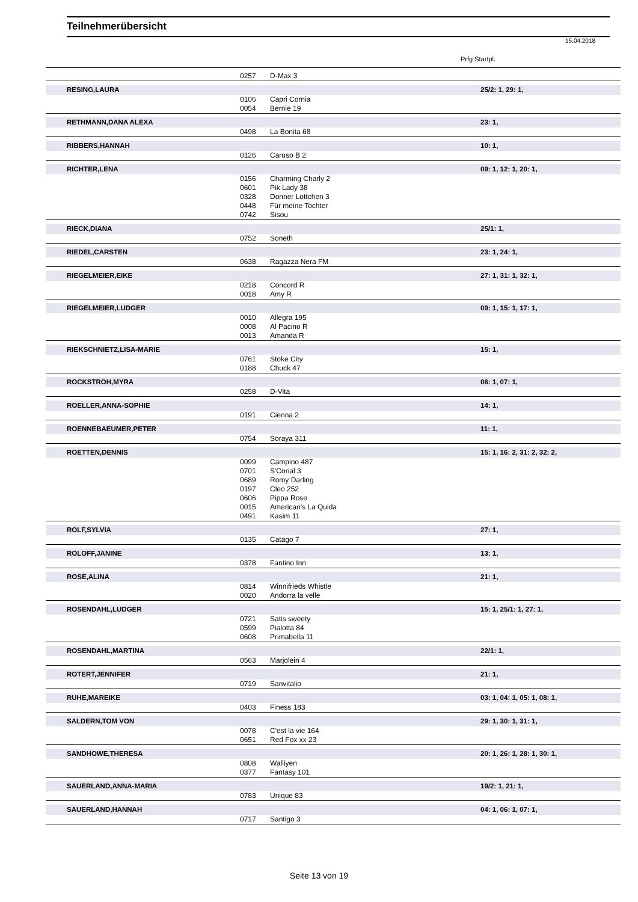Teilnehmerübersicht
15.04.2018
Prfg:Startpl.
| | 0257 | D-Max 3 | |
| RESING,LAURA | | | 25/2: 1, 29: 1, |
| | 0106 | Capri Cornia | |
| | 0054 | Bernie 19 | |
| RETHMANN,DANA ALEXA | | | 23: 1, |
| | 0498 | La Bonita 68 | |
| RIBBERS,HANNAH | | | 10: 1, |
| | 0126 | Caruso B 2 | |
| RICHTER,LENA | | | 09: 1, 12: 1, 20: 1, |
| | 0156 | Charming Charly 2 | |
| | 0601 | Pik Lady 38 | |
| | 0328 | Donner Lottchen 3 | |
| | 0448 | Für meine Tochter | |
| | 0742 | Sisou | |
| RIECK,DIANA | | | 25/1: 1, |
| | 0752 | Soneth | |
| RIEDEL,CARSTEN | | | 23: 1, 24: 1, |
| | 0638 | Ragazza Nera FM | |
| RIEGELMEIER,EIKE | | | 27: 1, 31: 1, 32: 1, |
| | 0218 | Concord R | |
| | 0018 | Amy R | |
| RIEGELMEIER,LUDGER | | | 09: 1, 15: 1, 17: 1, |
| | 0010 | Allegra 195 | |
| | 0008 | Al Pacino R | |
| | 0013 | Amanda R | |
| RIEKSCHNIETZ,LISA-MARIE | | | 15: 1, |
| | 0761 | Stoke City | |
| | 0188 | Chuck 47 | |
| ROCKSTROH,MYRA | | | 06: 1, 07: 1, |
| | 0258 | D-Vita | |
| ROELLER,ANNA-SOPHIE | | | 14: 1, |
| | 0191 | Cienna 2 | |
| ROENNEBAEUMER,PETER | | | 11: 1, |
| | 0754 | Soraya 311 | |
| ROETTEN,DENNIS | | | 15: 1, 16: 2, 31: 2, 32: 2, |
| | 0099 | Campino 487 | |
| | 0701 | S'Corial 3 | |
| | 0689 | Romy Darling | |
| | 0197 | Cleo 252 | |
| | 0606 | Pippa Rose | |
| | 0015 | American's La Quida | |
| | 0491 | Kasim 11 | |
| ROLF,SYLVIA | | | 27: 1, |
| | 0135 | Catago 7 | |
| ROLOFF,JANINE | | | 13: 1, |
| | 0378 | Fantino Inn | |
| ROSE,ALINA | | | 21: 1, |
| | 0814 | Winnifrieds Whistle | |
| | 0020 | Andorra la velle | |
| ROSENDAHL,LUDGER | | | 15: 1, 25/1: 1, 27: 1, |
| | 0721 | Satis sweety | |
| | 0599 | Pialotta 84 | |
| | 0608 | Primabella 11 | |
| ROSENDAHL,MARTINA | | | 22/1: 1, |
| | 0563 | Marjolein 4 | |
| ROTERT,JENNIFER | | | 21: 1, |
| | 0719 | Sanvitalio | |
| RUHE,MAREIKE | | | 03: 1, 04: 1, 05: 1, 08: 1, |
| | 0403 | Finess 183 | |
| SALDERN,TOM VON | | | 29: 1, 30: 1, 31: 1, |
| | 0078 | C'est la vie 164 | |
| | 0651 | Red Fox xx 23 | |
| SANDHOWE,THERESA | | | 20: 1, 26: 1, 28: 1, 30: 1, |
| | 0808 | Walliyen | |
| | 0377 | Fantasy 101 | |
| SAUERLAND,ANNA-MARIA | | | 19/2: 1, 21: 1, |
| | 0783 | Unique 83 | |
| SAUERLAND,HANNAH | | | 04: 1, 06: 1, 07: 1, |
| | 0717 | Santigo 3 | |
Seite 13 von 19